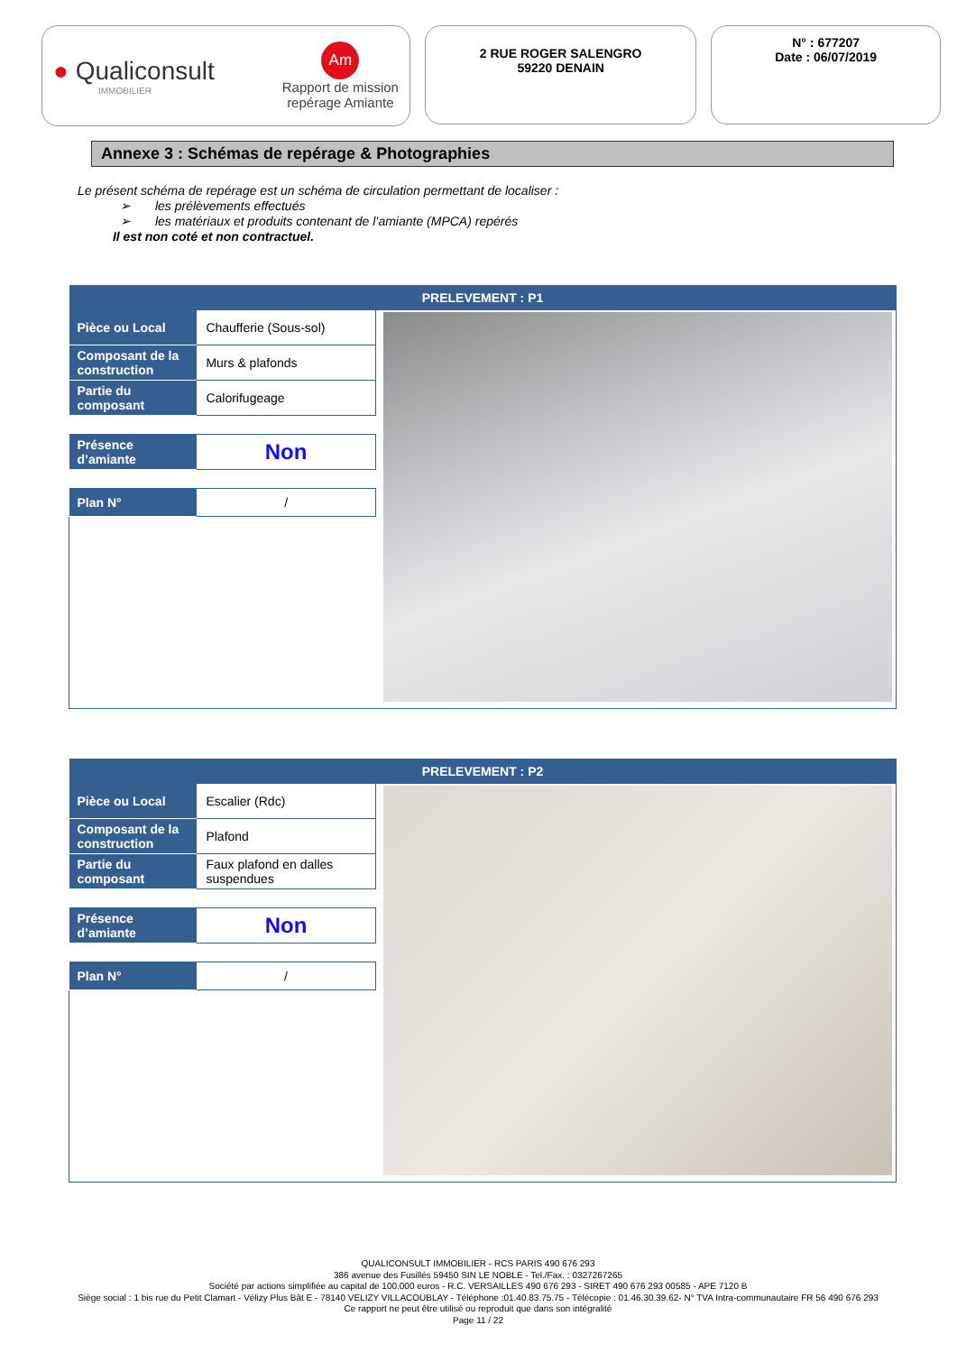● Qualiconsult
IMMOBILIER
Am
Rapport de mission
repérage Amiante
2 RUE ROGER SALENGRO
59220 DENAIN
N° : 677207
Date : 06/07/2019
Annexe 3 : Schémas de repérage & Photographies
Le présent schéma de repérage est un schéma de circulation permettant de localiser :
➢ les prélèvements effectués
➢ les matériaux et produits contenant de l’amiante (MPCA) repérés
Il est non coté et non contractuel.
| PRELEVEMENT : P1 | | |
| --- | --- | --- |
| Pièce ou Local | Chaufferie (Sous-sol) | |
| Composant de la construction | Murs & plafonds | |
| Partie du composant | Calorifugeage | |
| Présence d’amiante | Non | |
| Plan N° | / | |
| PRELEVEMENT : P2 | | |
| --- | --- | --- |
| Pièce ou Local | Escalier (Rdc) | |
| Composant de la construction | Plafond | |
| Partie du composant | Faux plafond en dalles suspendues | |
| Présence d’amiante | Non | |
| Plan N° | / | |
QUALICONSULT IMMOBILIER - RCS PARIS 490 676 293
386 avenue des Fusillés 59450 SIN LE NOBLE - Tel./Fax. : 0327267265
Société par actions simplifiée au capital de 100.000 euros - R.C. VERSAILLES 490 676 293 - SIRET 490 676 293 00585 - APE 7120 B
Siège social : 1 bis rue du Petit Clamart - Vélizy Plus Bât E - 78140 VELIZY VILLACOUBLAY - Téléphone :01.40.83.75.75 - Télécopie : 01.46.30.39.62- N° TVA Intra-communautaire FR 56 490 676 293
Ce rapport ne peut être utilisé ou reproduit que dans son intégralité
Page 11 / 22